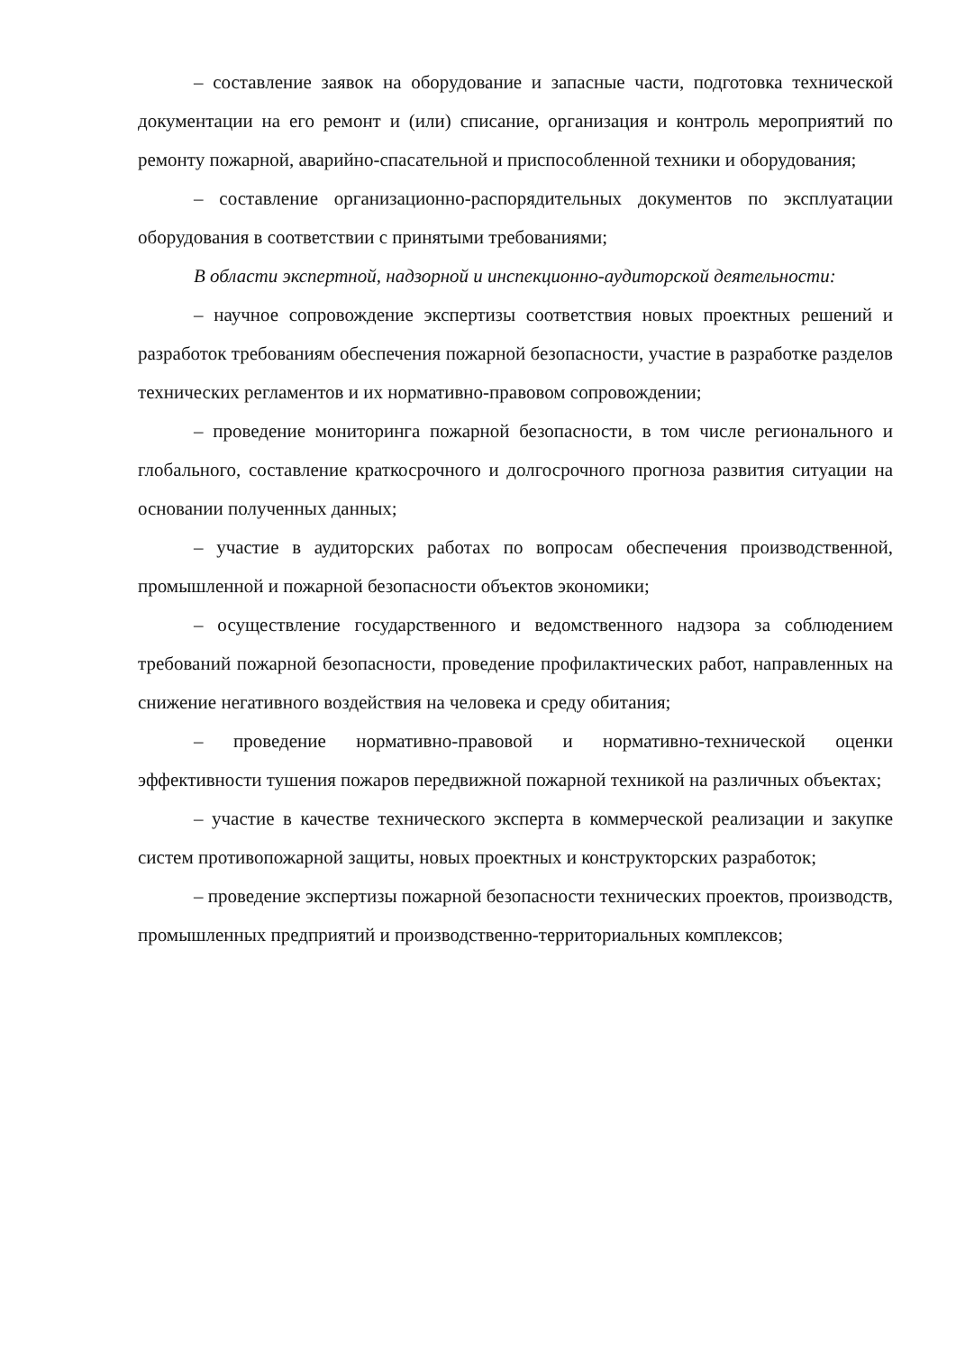– составление заявок на оборудование и запасные части, подготовка технической документации на его ремонт и (или) списание, организация и контроль мероприятий по ремонту пожарной, аварийно-спасательной и приспособленной техники и оборудования;
– составление организационно-распорядительных документов по эксплуатации оборудования в соответствии с принятыми требованиями;
В области экспертной, надзорной и инспекционно-аудиторской деятельности:
– научное сопровождение экспертизы соответствия новых проектных решений и разработок требованиям обеспечения пожарной безопасности, участие в разработке разделов технических регламентов и их нормативно-правовом сопровождении;
– проведение мониторинга пожарной безопасности, в том числе регионального и глобального, составление краткосрочного и долгосрочного прогноза развития ситуации на основании полученных данных;
– участие в аудиторских работах по вопросам обеспечения производственной, промышленной и пожарной безопасности объектов экономики;
– осуществление государственного и ведомственного надзора за соблюдением требований пожарной безопасности, проведение профилактических работ, направленных на снижение негативного воздействия на человека и среду обитания;
– проведение нормативно-правовой и нормативно-технической оценки эффективности тушения пожаров передвижной пожарной техникой на различных объектах;
– участие в качестве технического эксперта в коммерческой реализации и закупке систем противопожарной защиты, новых проектных и конструкторских разработок;
– проведение экспертизы пожарной безопасности технических проектов, производств, промышленных предприятий и производственно-территориальных комплексов;